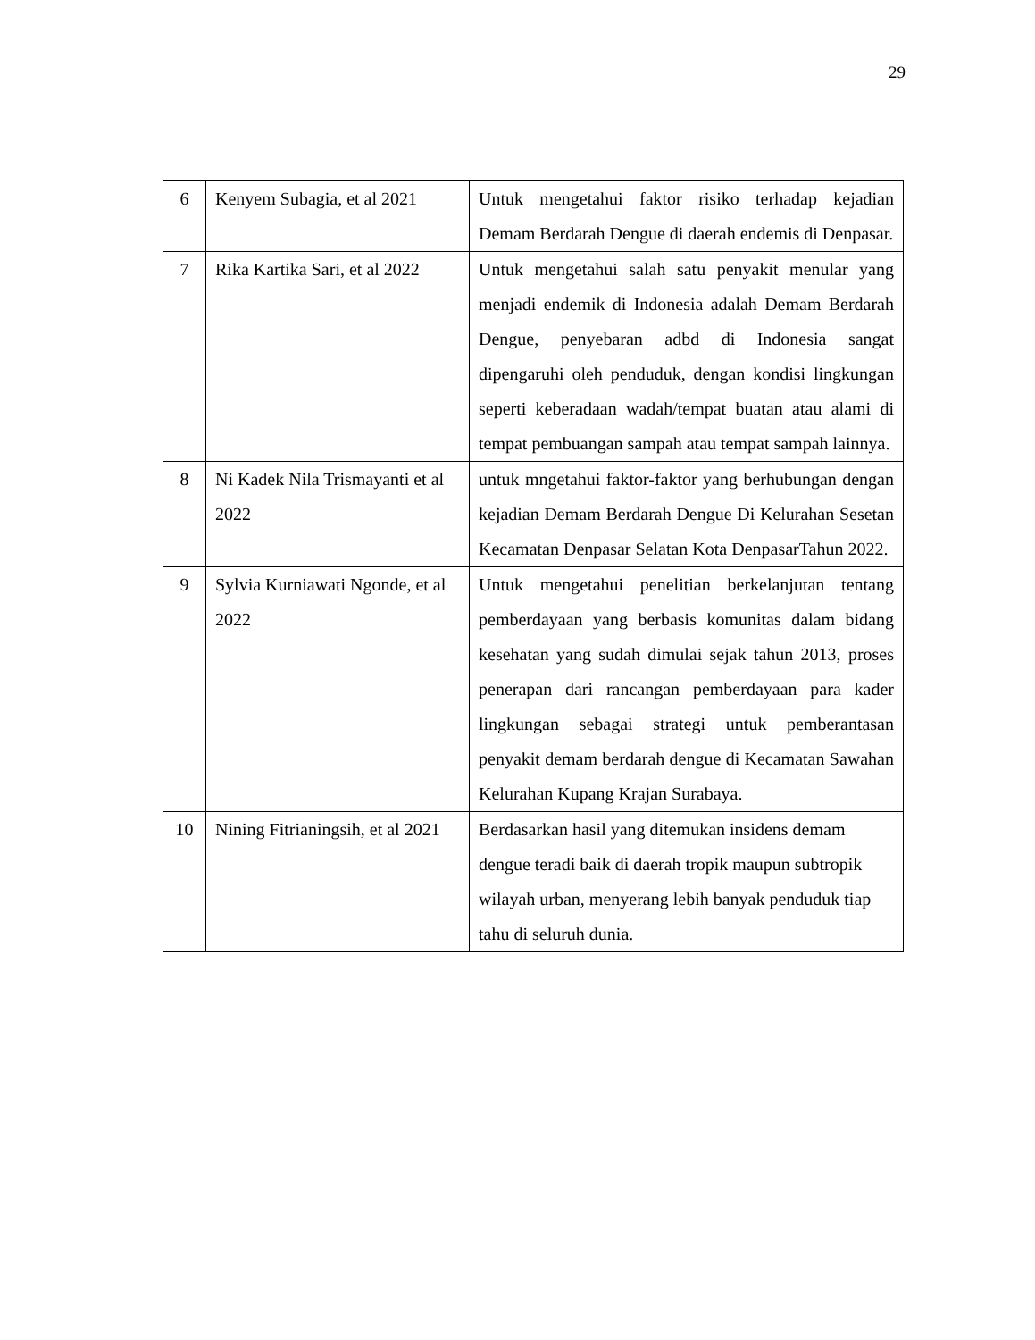29
| 6 | Kenyem Subagia, et al 2021 | Untuk mengetahui faktor risiko terhadap kejadian Demam Berdarah Dengue di daerah endemis di Denpasar. |
| 7 | Rika Kartika Sari, et al 2022 | Untuk mengetahui salah satu penyakit menular yang menjadi endemik di Indonesia adalah Demam Berdarah Dengue, penyebaran adbd di Indonesia sangat dipengaruhi oleh penduduk, dengan kondisi lingkungan seperti keberadaan wadah/tempat buatan atau alami di tempat pembuangan sampah atau tempat sampah lainnya. |
| 8 | Ni Kadek Nila Trismayanti et al 2022 | untuk mngetahui faktor-faktor yang berhubungan dengan kejadian Demam Berdarah Dengue Di Kelurahan Sesetan Kecamatan Denpasar Selatan Kota DenpasarTahun 2022. |
| 9 | Sylvia Kurniawati Ngonde, et al 2022 | Untuk mengetahui penelitian berkelanjutan tentang pemberdayaan yang berbasis komunitas dalam bidang kesehatan yang sudah dimulai sejak tahun 2013, proses penerapan dari rancangan pemberdayaan para kader lingkungan sebagai strategi untuk pemberantasan penyakit demam berdarah dengue di Kecamatan Sawahan Kelurahan Kupang Krajan Surabaya. |
| 10 | Nining Fitrianingsih, et al 2021 | Berdasarkan hasil yang ditemukan insidens demam dengue teradi baik di daerah tropik maupun subtropik wilayah urban, menyerang lebih banyak penduduk tiap tahu di seluruh dunia. |